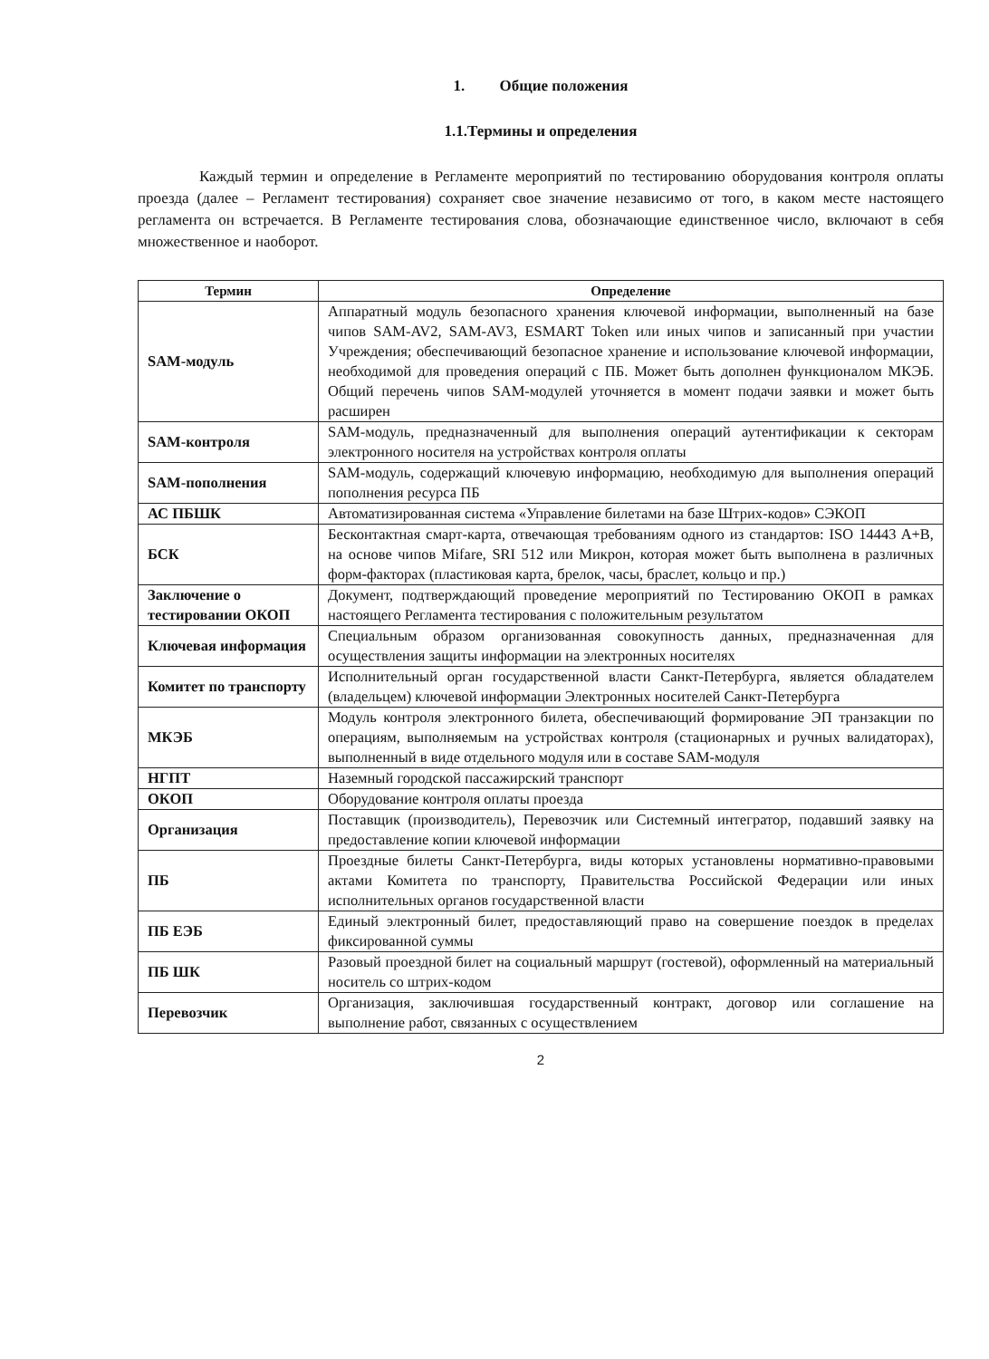1. Общие положения
1.1.Термины и определения
Каждый термин и определение в Регламенте мероприятий по тестированию оборудования контроля оплаты проезда (далее – Регламент тестирования) сохраняет свое значение независимо от того, в каком месте настоящего регламента он встречается. В Регламенте тестирования слова, обозначающие единственное число, включают в себя множественное и наоборот.
| Термин | Определение |
| --- | --- |
| SAM-модуль | Аппаратный модуль безопасного хранения ключевой информации, выполненный на базе чипов SAM-AV2, SAM-AV3, ESMART Token или иных чипов и записанный при участии Учреждения; обеспечивающий безопасное хранение и использование ключевой информации, необходимой для проведения операций с ПБ. Может быть дополнен функционалом МКЭБ. Общий перечень чипов SAM-модулей уточняется в момент подачи заявки и может быть расширен |
| SAM-контроля | SAM-модуль, предназначенный для выполнения операций аутентификации к секторам электронного носителя на устройствах контроля оплаты |
| SAM-пополнения | SAM-модуль, содержащий ключевую информацию, необходимую для выполнения операций пополнения ресурса ПБ |
| АС ПБШК | Автоматизированная система «Управление билетами на базе Штрих-кодов» СЭКОП |
| БСК | Бесконтактная смарт-карта, отвечающая требованиям одного из стандартов: ISO 14443 A+B, на основе чипов Mifare, SRI 512 или Микрон, которая может быть выполнена в различных форм-факторах (пластиковая карта, брелок, часы, браслет, кольцо и пр.) |
| Заключение о тестировании ОКОП | Документ, подтверждающий проведение мероприятий по Тестированию ОКОП в рамках настоящего Регламента тестирования с положительным результатом |
| Ключевая информация | Специальным образом организованная совокупность данных, предназначенная для осуществления защиты информации на электронных носителях |
| Комитет по транспорту | Исполнительный орган государственной власти Санкт-Петербурга, является обладателем (владельцем) ключевой информации Электронных носителей Санкт-Петербурга |
| МКЭБ | Модуль контроля электронного билета, обеспечивающий формирование ЭП транзакции по операциям, выполняемым на устройствах контроля (стационарных и ручных валидаторах), выполненный в виде отдельного модуля или в составе SAM-модуля |
| НГПТ | Наземный городской пассажирский транспорт |
| ОКОП | Оборудование контроля оплаты проезда |
| Организация | Поставщик (производитель), Перевозчик или Системный интегратор, подавший заявку на предоставление копии ключевой информации |
| ПБ | Проездные билеты Санкт-Петербурга, виды которых установлены нормативно-правовыми актами Комитета по транспорту, Правительства Российской Федерации или иных исполнительных органов государственной власти |
| ПБ ЕЭБ | Единый электронный билет, предоставляющий право на совершение поездок в пределах фиксированной суммы |
| ПБ ШК | Разовый проездной билет на социальный маршрут (гостевой), оформленный на материальный носитель со штрих-кодом |
| Перевозчик | Организация, заключившая государственный контракт, договор или соглашение на выполнение работ, связанных с осуществлением |
2